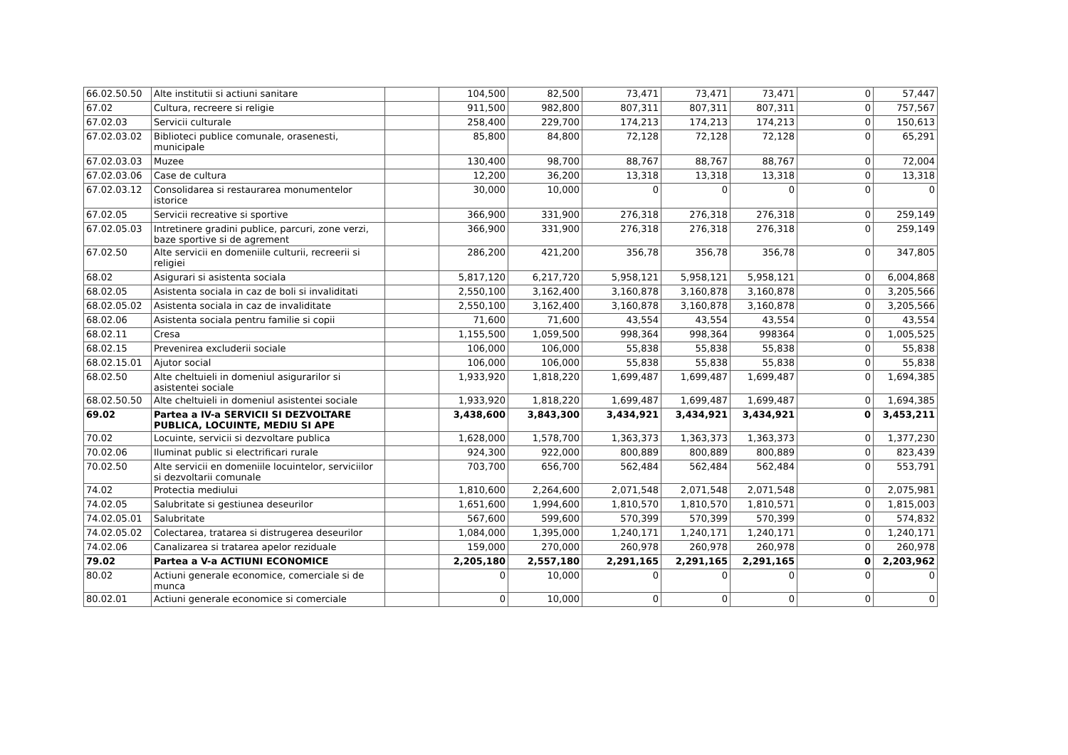| 66.02.50.50 | Alte institutii si actiuni sanitare | | 104,500 | 82,500 | 73,471 | 73,471 | 73,471 | 0 | 57,447 |
| 67.02 | Cultura, recreere si religie | | 911,500 | 982,800 | 807,311 | 807,311 | 807,311 | 0 | 757,567 |
| 67.02.03 | Servicii culturale | | 258,400 | 229,700 | 174,213 | 174,213 | 174,213 | 0 | 150,613 |
| 67.02.03.02 | Biblioteci publice comunale, orasenesti, municipale | | 85,800 | 84,800 | 72,128 | 72,128 | 72,128 | 0 | 65,291 |
| 67.02.03.03 | Muzee | | 130,400 | 98,700 | 88,767 | 88,767 | 88,767 | 0 | 72,004 |
| 67.02.03.06 | Case de cultura | | 12,200 | 36,200 | 13,318 | 13,318 | 13,318 | 0 | 13,318 |
| 67.02.03.12 | Consolidarea si restaurarea monumentelor istorice | | 30,000 | 10,000 | 0 | 0 | 0 | 0 | 0 |
| 67.02.05 | Servicii recreative si sportive | | 366,900 | 331,900 | 276,318 | 276,318 | 276,318 | 0 | 259,149 |
| 67.02.05.03 | Intretinere gradini publice, parcuri, zone verzi, baze sportive si de agrement | | 366,900 | 331,900 | 276,318 | 276,318 | 276,318 | 0 | 259,149 |
| 67.02.50 | Alte servicii en domeniile culturii, recreerii si religiei | | 286,200 | 421,200 | 356,78 | 356,78 | 356,78 | 0 | 347,805 |
| 68.02 | Asigurari si asistenta sociala | | 5,817,120 | 6,217,720 | 5,958,121 | 5,958,121 | 5,958,121 | 0 | 6,004,868 |
| 68.02.05 | Asistenta sociala in caz de boli si invaliditati | | 2,550,100 | 3,162,400 | 3,160,878 | 3,160,878 | 3,160,878 | 0 | 3,205,566 |
| 68.02.05.02 | Asistenta sociala in caz de invaliditate | | 2,550,100 | 3,162,400 | 3,160,878 | 3,160,878 | 3,160,878 | 0 | 3,205,566 |
| 68.02.06 | Asistenta sociala pentru familie si copii | | 71,600 | 71,600 | 43,554 | 43,554 | 43,554 | 0 | 43,554 |
| 68.02.11 | Cresa | | 1,155,500 | 1,059,500 | 998,364 | 998,364 | 998364 | 0 | 1,005,525 |
| 68.02.15 | Prevenirea excluderii sociale | | 106,000 | 106,000 | 55,838 | 55,838 | 55,838 | 0 | 55,838 |
| 68.02.15.01 | Ajutor social | | 106,000 | 106,000 | 55,838 | 55,838 | 55,838 | 0 | 55,838 |
| 68.02.50 | Alte cheltuieli in domeniul asigurarilor si asistentei sociale | | 1,933,920 | 1,818,220 | 1,699,487 | 1,699,487 | 1,699,487 | 0 | 1,694,385 |
| 68.02.50.50 | Alte cheltuieli in domeniul asistentei sociale | | 1,933,920 | 1,818,220 | 1,699,487 | 1,699,487 | 1,699,487 | 0 | 1,694,385 |
| 69.02 | Partea a IV-a SERVICII SI DEZVOLTARE PUBLICA, LOCUINTE, MEDIU SI APE | | 3,438,600 | 3,843,300 | 3,434,921 | 3,434,921 | 3,434,921 | 0 | 3,453,211 |
| 70.02 | Locuinte, servicii si dezvoltare publica | | 1,628,000 | 1,578,700 | 1,363,373 | 1,363,373 | 1,363,373 | 0 | 1,377,230 |
| 70.02.06 | Iluminat public si electrificari rurale | | 924,300 | 922,000 | 800,889 | 800,889 | 800,889 | 0 | 823,439 |
| 70.02.50 | Alte servicii en domeniile locuintelor, serviciilor si dezvoltarii comunale | | 703,700 | 656,700 | 562,484 | 562,484 | 562,484 | 0 | 553,791 |
| 74.02 | Protectia mediului | | 1,810,600 | 2,264,600 | 2,071,548 | 2,071,548 | 2,071,548 | 0 | 2,075,981 |
| 74.02.05 | Salubritate si gestiunea deseurilor | | 1,651,600 | 1,994,600 | 1,810,570 | 1,810,570 | 1,810,571 | 0 | 1,815,003 |
| 74.02.05.01 | Salubritate | | 567,600 | 599,600 | 570,399 | 570,399 | 570,399 | 0 | 574,832 |
| 74.02.05.02 | Colectarea, tratarea si distrugerea deseurilor | | 1,084,000 | 1,395,000 | 1,240,171 | 1,240,171 | 1,240,171 | 0 | 1,240,171 |
| 74.02.06 | Canalizarea si tratarea apelor reziduale | | 159,000 | 270,000 | 260,978 | 260,978 | 260,978 | 0 | 260,978 |
| 79.02 | Partea a V-a ACTIUNI ECONOMICE | | 2,205,180 | 2,557,180 | 2,291,165 | 2,291,165 | 2,291,165 | 0 | 2,203,962 |
| 80.02 | Actiuni generale economice, comerciale si de munca | | 0 | 10,000 | 0 | 0 | 0 | 0 | 0 |
| 80.02.01 | Actiuni generale economice si comerciale | | 0 | 10,000 | 0 | 0 | 0 | 0 | 0 |